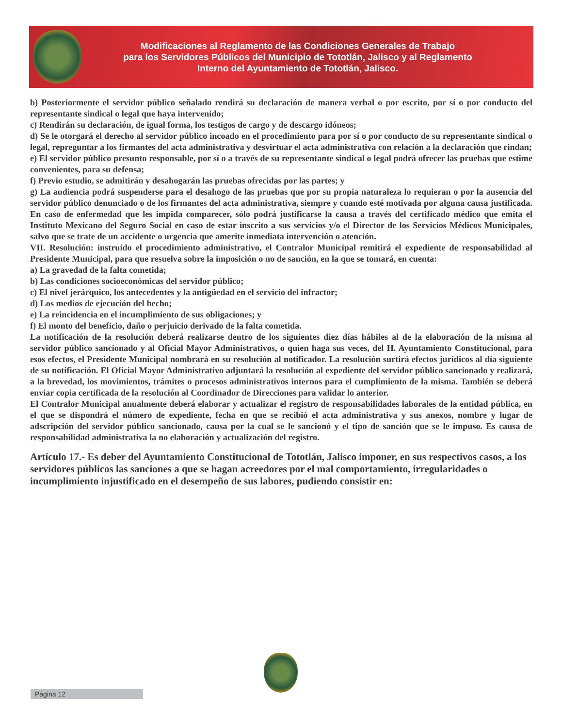Modificaciones al Reglamento de las Condiciones Generales de Trabajo
para los Servidores Públicos del Municipio de Tototlán, Jalisco y al Reglamento
Interno del Ayuntamiento de Tototlán, Jalisco.
b) Posteriormente el servidor público señalado rendirá su declaración de manera verbal o por escrito, por sí o por conducto del representante sindical o legal que haya intervenido;
c) Rendirán su declaración, de igual forma, los testigos de cargo y de descargo idóneos;
d) Se le otorgará el derecho al servidor público incoado en el procedimiento para por sí o por conducto de su representante sindical o legal, repreguntar a los firmantes del acta administrativa y desvirtuar el acta administrativa con relación a la declaración que rindan;
e) El servidor público presunto responsable, por sí o a través de su representante sindical o legal podrá ofrecer las pruebas que estime convenientes, para su defensa;
f) Previo estudio, se admitirán y desahogarán las pruebas ofrecidas por las partes; y
g) La audiencia podrá suspenderse para el desahogo de las pruebas que por su propia naturaleza lo requieran o por la ausencia del servidor público denunciado o de los firmantes del acta administrativa, siempre y cuando esté motivada por alguna causa justificada. En caso de enfermedad que les impida comparecer, sólo podrá justificarse la causa a través del certificado médico que emita el Instituto Mexicano del Seguro Social en caso de estar inscrito a sus servicios y/o el Director de los Servicios Médicos Municipales, salvo que se trate de un accidente o urgencia que amerite inmediata intervención o atención.
VII. Resolución: instruido el procedimiento administrativo, el Contralor Municipal remitirá el expediente de responsabilidad al Presidente Municipal, para que resuelva sobre la imposición o no de sanción, en la que se tomará, en cuenta:
a) La gravedad de la falta cometida;
b) Las condiciones socioeconómicas del servidor público;
c) El nivel jerárquico, los antecedentes y la antigüedad en el servicio del infractor;
d) Los medios de ejecución del hecho;
e) La reincidencia en el incumplimiento de sus obligaciones; y
f) El monto del beneficio, daño o perjuicio derivado de la falta cometida.
La notificación de la resolución deberá realizarse dentro de los siguientes diez días hábiles al de la elaboración de la misma al servidor público sancionado y al Oficial Mayor Administrativos, o quien haga sus veces, del H. Ayuntamiento Constitucional, para esos efectos, el Presidente Municipal nombrará en su resolución al notificador. La resolución surtirá efectos jurídicos al día siguiente de su notificación. El Oficial Mayor Administrativo adjuntará la resolución al expediente del servidor público sancionado y realizará, a la brevedad, los movimientos, trámites o procesos administrativos internos para el cumplimiento de la misma. También se deberá enviar copia certificada de la resolución al Coordinador de Direcciones para validar lo anterior.
El Contralor Municipal anualmente deberá elaborar y actualizar el registro de responsabilidades laborales de la entidad pública, en el que se dispondrá el número de expediente, fecha en que se recibió el acta administrativa y sus anexos, nombre y lugar de adscripción del servidor público sancionado, causa por la cual se le sancionó y el tipo de sanción que se le impuso. Es causa de responsabilidad administrativa la no elaboración y actualización del registro.
Artículo 17.- Es deber del Ayuntamiento Constitucional de Tototlán, Jalisco imponer, en sus respectivos casos, a los servidores públicos las sanciones a que se hagan acreedores por el mal comportamiento, irregularidades o incumplimiento injustificado en el desempeño de sus labores, pudiendo consistir en:
Página 12